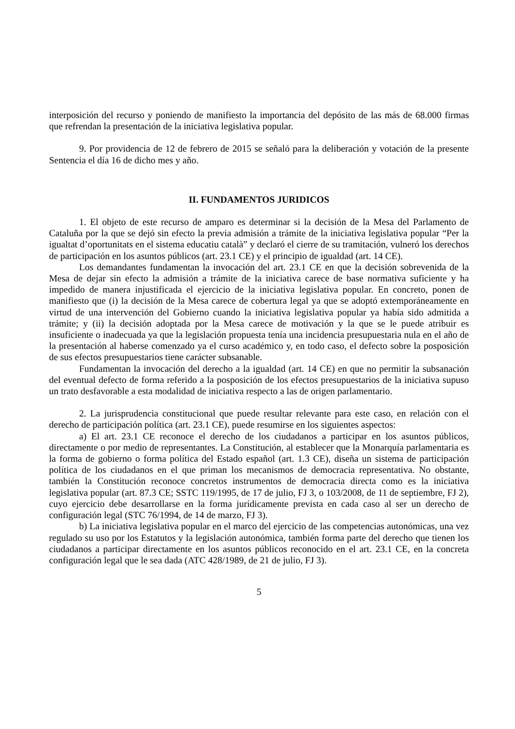interposición del recurso y poniendo de manifiesto la importancia del depósito de las más de 68.000 firmas que refrendan la presentación de la iniciativa legislativa popular.
9. Por providencia de 12 de febrero de 2015 se señaló para la deliberación y votación de la presente Sentencia el día 16 de dicho mes y año.
II. FUNDAMENTOS JURIDICOS
1. El objeto de este recurso de amparo es determinar si la decisión de la Mesa del Parlamento de Cataluña por la que se dejó sin efecto la previa admisión a trámite de la iniciativa legislativa popular “Per la igualtat d’oportunitats en el sistema educatiu català” y declaró el cierre de su tramitación, vulneró los derechos de participación en los asuntos públicos (art. 23.1 CE) y el principio de igualdad (art. 14 CE).
Los demandantes fundamentan la invocación del art. 23.1 CE en que la decisión sobrevenida de la Mesa de dejar sin efecto la admisión a trámite de la iniciativa carece de base normativa suficiente y ha impedido de manera injustificada el ejercicio de la iniciativa legislativa popular. En concreto, ponen de manifiesto que (i) la decisión de la Mesa carece de cobertura legal ya que se adoptó extemporáneamente en virtud de una intervención del Gobierno cuando la iniciativa legislativa popular ya había sido admitida a trámite; y (ii) la decisión adoptada por la Mesa carece de motivación y la que se le puede atribuir es insuficiente o inadecuada ya que la legislación propuesta tenía una incidencia presupuestaria nula en el año de la presentación al haberse comenzado ya el curso académico y, en todo caso, el defecto sobre la posposición de sus efectos presupuestarios tiene carácter subsanable.
Fundamentan la invocación del derecho a la igualdad (art. 14 CE) en que no permitir la subsanación del eventual defecto de forma referido a la posposición de los efectos presupuestarios de la iniciativa supuso un trato desfavorable a esta modalidad de iniciativa respecto a las de origen parlamentario.
2. La jurisprudencia constitucional que puede resultar relevante para este caso, en relación con el derecho de participación política (art. 23.1 CE), puede resumirse en los siguientes aspectos:
a) El art. 23.1 CE reconoce el derecho de los ciudadanos a participar en los asuntos públicos, directamente o por medio de representantes. La Constitución, al establecer que la Monarquía parlamentaria es la forma de gobierno o forma política del Estado español (art. 1.3 CE), diseña un sistema de participación política de los ciudadanos en el que priman los mecanismos de democracia representativa. No obstante, también la Constitución reconoce concretos instrumentos de democracia directa como es la iniciativa legislativa popular (art. 87.3 CE; SSTC 119/1995, de 17 de julio, FJ 3, o 103/2008, de 11 de septiembre, FJ 2), cuyo ejercicio debe desarrollarse en la forma jurídicamente prevista en cada caso al ser un derecho de configuración legal (STC 76/1994, de 14 de marzo, FJ 3).
b) La iniciativa legislativa popular en el marco del ejercicio de las competencias autonómicas, una vez regulado su uso por los Estatutos y la legislación autonómica, también forma parte del derecho que tienen los ciudadanos a participar directamente en los asuntos públicos reconocido en el art. 23.1 CE, en la concreta configuración legal que le sea dada (ATC 428/1989, de 21 de julio, FJ 3).
5